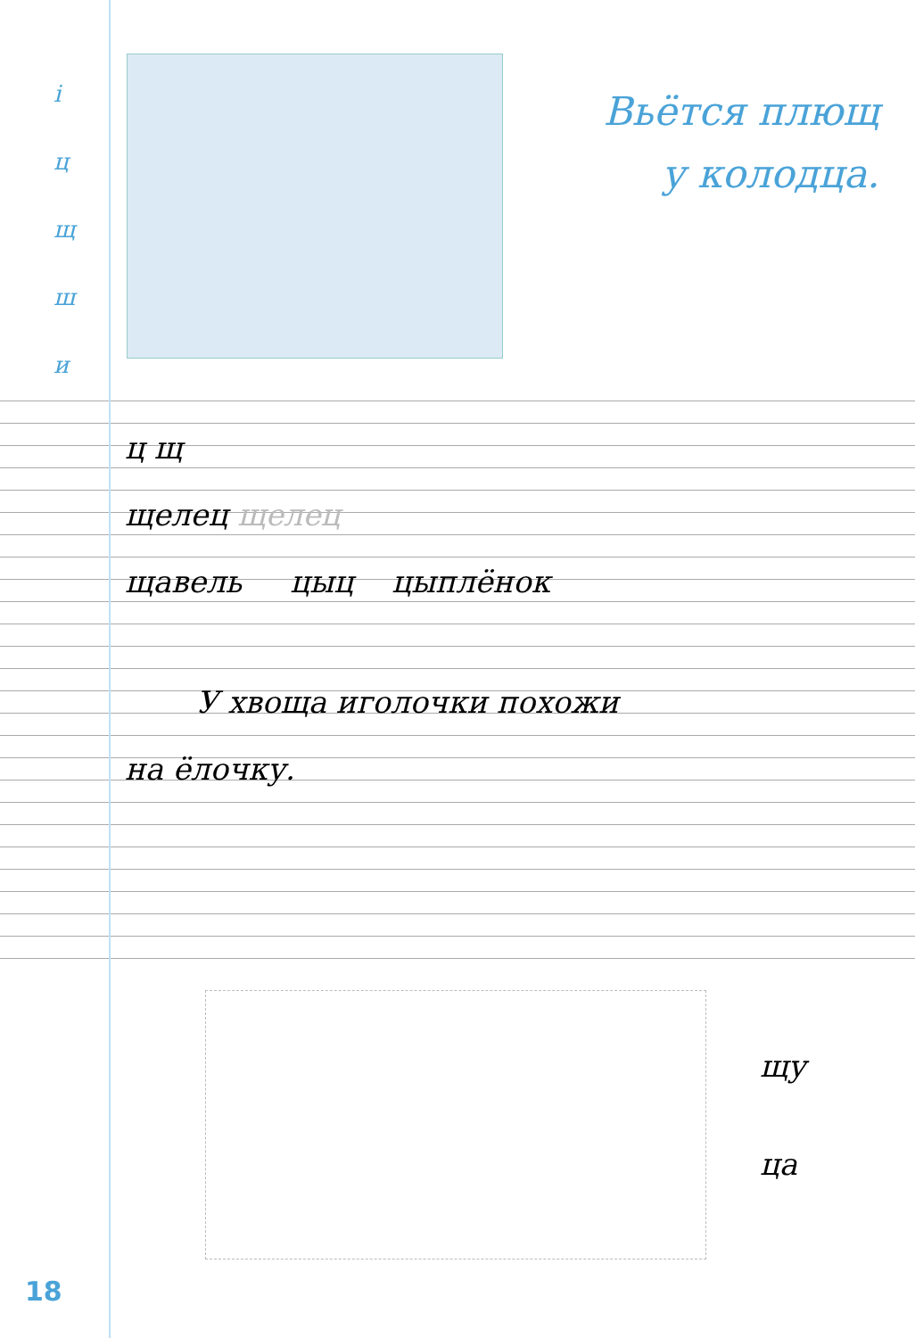і
ц
щ
ш
и
Вьётся плющ
у колодца.
ц щ
щелец щелец
щавель цыц цыплёнок
У хвоща иголочки похожи
на ёлочку.
щу
ца
18